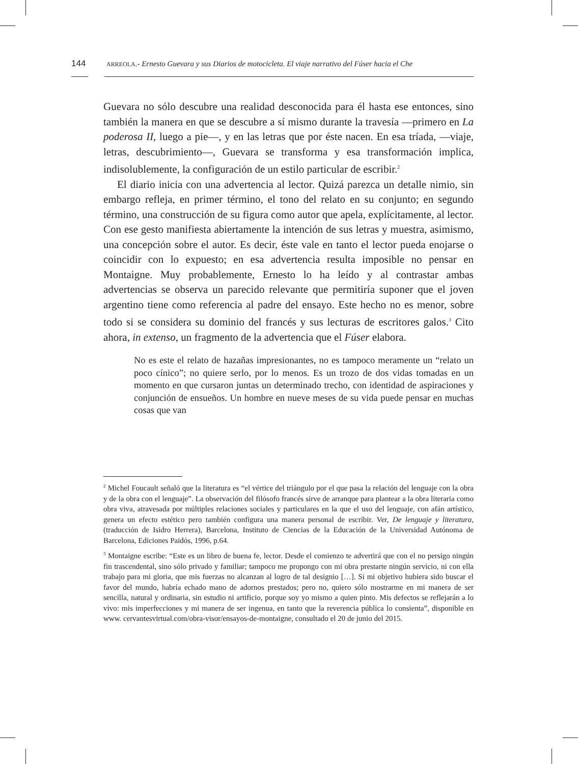144 ARREOLA.- Ernesto Guevara y sus Diarios de motocicleta. El viaje narrativo del Fúser hacia el Che
Guevara no sólo descubre una realidad desconocida para él hasta ese entonces, sino también la manera en que se descubre a sí mismo durante la travesía —primero en La poderosa II, luego a pie—, y en las letras que por éste nacen. En esa tríada, —viaje, letras, descubrimiento—, Guevara se transforma y esa transformación implica, indisolublemente, la configuración de un estilo particular de escribir.<sup>2</sup>
El diario inicia con una advertencia al lector. Quizá parezca un detalle nimio, sin embargo refleja, en primer término, el tono del relato en su conjunto; en segundo término, una construcción de su figura como autor que apela, explícitamente, al lector. Con ese gesto manifiesta abiertamente la intención de sus letras y muestra, asimismo, una concepción sobre el autor. Es decir, éste vale en tanto el lector pueda enojarse o coincidir con lo expuesto; en esa advertencia resulta imposible no pensar en Montaigne. Muy probablemente, Ernesto lo ha leído y al contrastar ambas advertencias se observa un parecido relevante que permitiría suponer que el joven argentino tiene como referencia al padre del ensayo. Este hecho no es menor, sobre todo si se considera su dominio del francés y sus lecturas de escritores galos.<sup>3</sup> Cito ahora, in extenso, un fragmento de la advertencia que el Fúser elabora.
No es este el relato de hazañas impresionantes, no es tampoco meramente un “relato un poco cínico”; no quiere serlo, por lo menos. Es un trozo de dos vidas tomadas en un momento en que cursaron juntas un determinado trecho, con identidad de aspiraciones y conjunción de ensueños. Un hombre en nueve meses de su vida puede pensar en muchas cosas que van
<sup>2</sup> Michel Foucault señaló que la literatura es “el vértice del triángulo por el que pasa la relación del lenguaje con la obra y de la obra con el lenguaje”. La observación del filósofo francés sirve de arranque para plantear a la obra literaria como obra viva, atravesada por múltiples relaciones sociales y particulares en la que el uso del lenguaje, con afán artístico, genera un efecto estético pero también configura una manera personal de escribir. Ver, De lenguaje y literatura, (traducción de Isidro Herrera), Barcelona, Instituto de Ciencias de la Educación de la Universidad Autónoma de Barcelona, Ediciones Paidós, 1996, p.64.
<sup>3</sup> Montaigne escribe: “Este es un libro de buena fe, lector. Desde el comienzo te advertirá que con el no persigo ningún fin trascendental, sino sólo privado y familiar; tampoco me propongo con mi obra prestarte ningún servicio, ni con ella trabajo para mi gloria, que mis fuerzas no alcanzan al logro de tal designio […]. Si mi objetivo hubiera sido buscar el favor del mundo, habría echado mano de adornos prestados; pero no, quiero sólo mostrarme en mi manera de ser sencilla, natural y ordinaria, sin estudio ni artificio, porque soy yo mismo a quien pinto. Mis defectos se reflejarán a lo vivo: mis imperfecciones y mi manera de ser ingenua, en tanto que la reverencia pública lo consienta”, disponible en www. cervantesvirtual.com/obra-visor/ensayos-de-montaigne, consultado el 20 de junio del 2015.